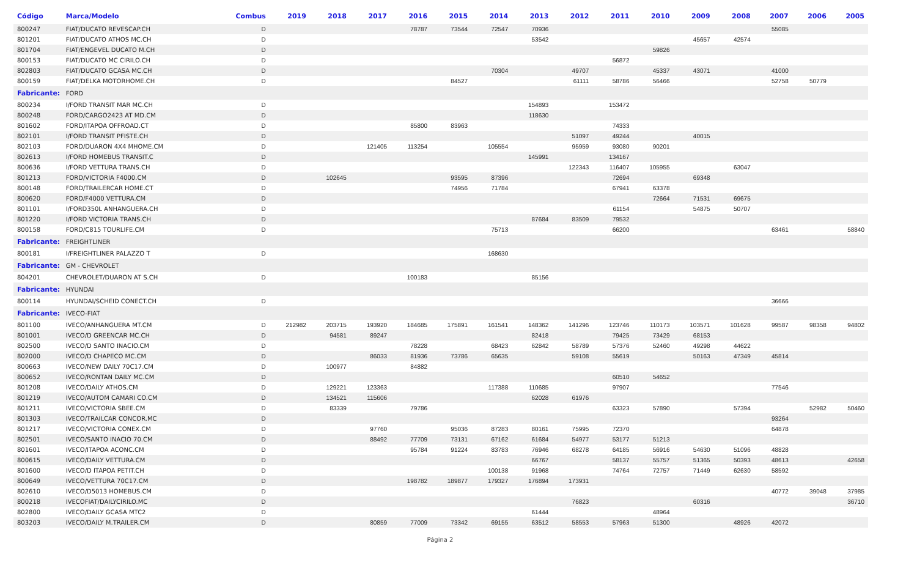| Código | Marca/Modelo | Combus | 2019 | 2018 | 2017 | 2016 | 2015 | 2014 | 2013 | 2012 | 2011 | 2010 | 2009 | 2008 | 2007 | 2006 | 2005 |
| --- | --- | --- | --- | --- | --- | --- | --- | --- | --- | --- | --- | --- | --- | --- | --- | --- | --- |
| 800247 | FIAT/DUCATO REVESCAP.CH | D | | | | 78787 | 73544 | 72547 | 70936 | | | | | | 55085 | | |
| 801201 | FIAT/DUCATO ATHOS MC.CH | D | | | | | | | 53542 | | | | 45657 | 42574 | | | |
| 801704 | FIAT/ENGEVEL DUCATO M.CH | D | | | | | | | | | | 59826 | | | | | |
| 800153 | FIAT/DUCATO MC CIRILO.CH | D | | | | | | | | | 56872 | | | | | | |
| 802803 | FIAT/DUCATO GCASA MC.CH | D | | | | | | 70304 | | 49707 | | 45337 | 43071 | | 41000 | | |
| 800159 | FIAT/DELKA MOTORHOME.CH | D | | | | | 84527 | | | 61111 | 58786 | 56466 | | | 52758 | 50779 | |
| Fabricante: FORD | | | | | | | | | | | | | | | | | |
| 800234 | I/FORD TRANSIT MAR MC.CH | D | | | | | | | 154893 | | 153472 | | | | | | |
| 800248 | FORD/CARGO2423 AT MD.CM | D | | | | | | | 118630 | | | | | | | | |
| 801602 | FORD/ITAPOA OFFROAD.CT | D | | | | 85800 | 83963 | | | | 74333 | | | | | | |
| 802101 | I/FORD TRANSIT PFISTE.CH | D | | | | | | | | 51097 | 49244 | | 40015 | | | | |
| 802103 | FORD/DUARON 4X4 MHOME.CM | D | | | 121405 | 113254 | | 105554 | | 95959 | 93080 | 90201 | | | | | |
| 802613 | I/FORD HOMEBUS TRANSIT.C | D | | | | | | | 145991 | | 134167 | | | | | | |
| 800636 | I/FORD VETTURA TRANS.CH | D | | | | | | | | 122343 | 116407 | 105955 | | 63047 | | | |
| 801213 | FORD/VICTORIA F4000.CM | D | | 102645 | | | 93595 | 87396 | | | 72694 | | 69348 | | | | |
| 800148 | FORD/TRAILERCAR HOME.CT | D | | | | | 74956 | 71784 | | | 67941 | 63378 | | | | | |
| 800620 | FORD/F4000 VETTURA.CM | D | | | | | | | | | | 72664 | 71531 | 69675 | | | |
| 801101 | I/FORD350L ANHANGUERA.CH | D | | | | | | | | | 61154 | | 54875 | 50707 | | | |
| 801220 | I/FORD VICTORIA TRANS.CH | D | | | | | | | 87684 | 83509 | 79532 | | | | | | |
| 800158 | FORD/C815 TOURLIFE.CM | D | | | | | | 75713 | | | 66200 | | | | 63461 | | 58840 |
| Fabricante: FREIGHTLINER | | | | | | | | | | | | | | | | | |
| 800181 | I/FREIGHTLINER PALAZZO T | D | | | | | | 168630 | | | | | | | | | |
| Fabricante: GM - CHEVROLET | | | | | | | | | | | | | | | | | |
| 804201 | CHEVROLET/DUARON AT S.CH | D | | | | 100183 | | | 85156 | | | | | | | | |
| Fabricante: HYUNDAI | | | | | | | | | | | | | | | | | |
| 800114 | HYUNDAI/SCHEID CONECT.CH | D | | | | | | | | | | | | | 36666 | | |
| Fabricante: IVECO-FIAT | | | | | | | | | | | | | | | | | |
| 801100 | IVECO/ANHANGUERA MT.CM | D | 212982 | 203715 | 193920 | 184685 | 175891 | 161541 | 148362 | 141296 | 123746 | 110173 | 103571 | 101628 | 99587 | 98358 | 94802 |
| 801001 | IVECO/D GREENCAR MC.CH | D | | 94581 | 89247 | | | | 82418 | | 79425 | 73429 | 68153 | | | | |
| 802500 | IVECO/D SANTO INACIO.CM | D | | | | 78228 | | 68423 | 62842 | 58789 | 57376 | 52460 | 49298 | 44622 | | | |
| 802000 | IVECO/D CHAPECO MC.CM | D | | | 86033 | 81936 | 73786 | 65635 | | 59108 | 55619 | | 50163 | 47349 | 45814 | | |
| 800663 | IVECO/NEW DAILY 70C17.CM | D | | 100977 | | 84882 | | | | | | | | | | | |
| 800652 | IVECO/RONTAN DAILY MC.CM | D | | | | | | | | | 60510 | 54652 | | | | | |
| 801208 | IVECO/DAILY ATHOS.CM | D | | 129221 | 123363 | | | 117388 | 110685 | | 97907 | | | | 77546 | | |
| 801219 | IVECO/AUTOM CAMARI CO.CM | D | | 134521 | 115606 | | | | 62028 | 61976 | | | | | | | |
| 801211 | IVECO/VICTORIA SBEE.CM | D | | 83339 | | 79786 | | | | | 63323 | 57890 | | 57394 | | 52982 | 50460 |
| 801303 | IVECO/TRAILCAR CONCOR.MC | D | | | | | | | | | | | | | 93264 | | |
| 801217 | IVECO/VICTORIA CONEX.CM | D | | | 97760 | | 95036 | 87283 | 80161 | 75995 | 72370 | | | | 64878 | | |
| 802501 | IVECO/SANTO INACIO 70.CM | D | | | 88492 | 77709 | 73131 | 67162 | 61684 | 54977 | 53177 | 51213 | | | | | |
| 801601 | IVECO/ITAPOA ACONC.CM | D | | | | 95784 | 91224 | 83783 | 76946 | 68278 | 64185 | 56916 | 54630 | 51096 | 48828 | | |
| 800615 | IVECO/DAILY VETTURA.CM | D | | | | | | | 66767 | | 58137 | 55757 | 51365 | 50393 | 48613 | | 42658 |
| 801600 | IVECO/D ITAPOA PETIT.CH | D | | | | | | 100138 | 91968 | | 74764 | 72757 | 71449 | 62630 | 58592 | | |
| 800649 | IVECO/VETTURA 70C17.CM | D | | | | 198782 | 189877 | 179327 | 176894 | 173931 | | | | | | | |
| 802610 | IVECO/D5013 HOMEBUS.CM | D | | | | | | | | | | | | | 40772 | 39048 | 37985 |
| 800218 | IVECOFIAT/DAILYCIRILO.MC | D | | | | | | | | 76823 | | | 60316 | | | | 36710 |
| 802800 | IVECO/DAILY GCASA MTC2 | D | | | | | | | 61444 | | | 48964 | | | | | |
| 803203 | IVECO/DAILY M.TRAILER.CM | D | | | 80859 | 77009 | 73342 | 69155 | 63512 | 58553 | 57963 | 51300 | | 48926 | 42072 | | |
Página 2